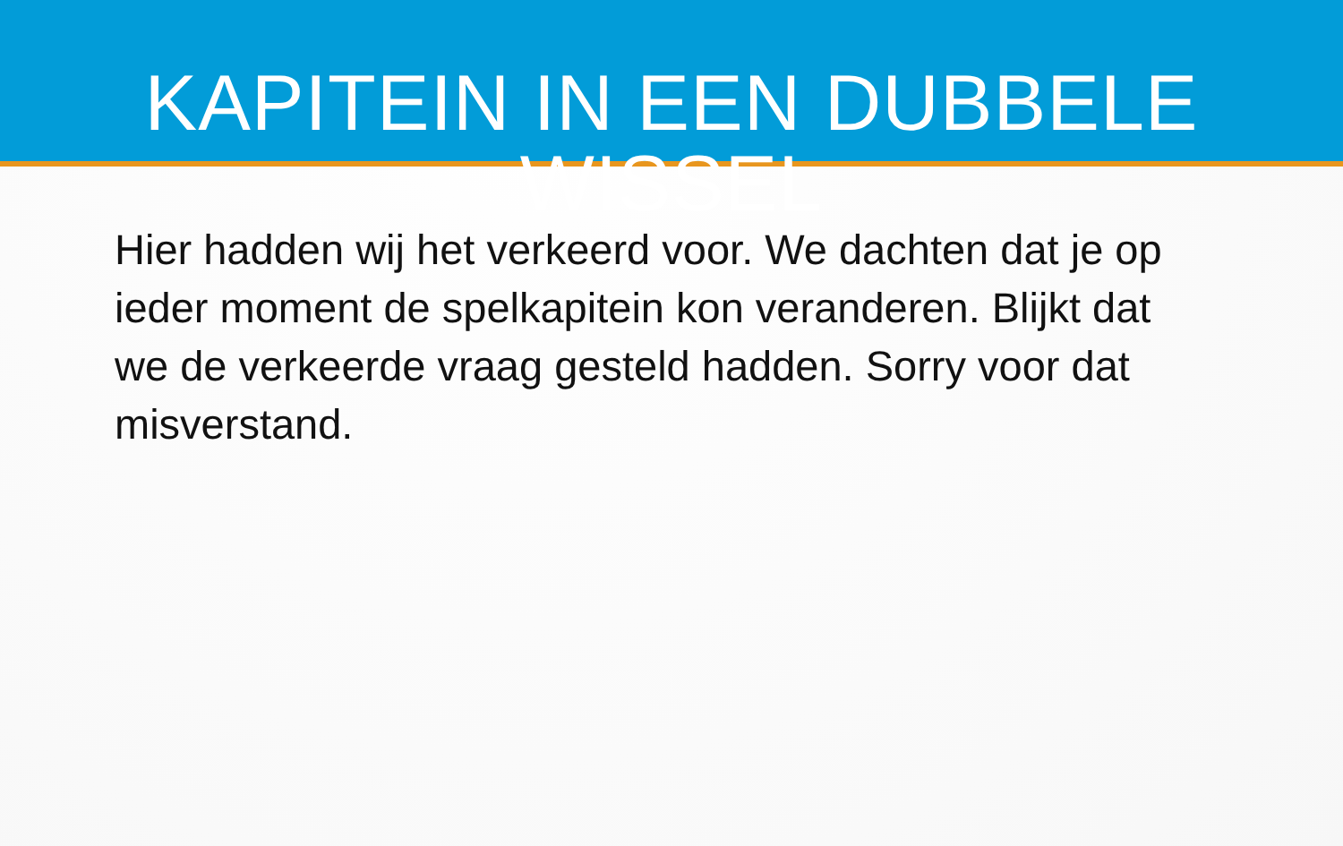KAPITEIN IN EEN DUBBELE WISSEL
Hier hadden wij het verkeerd voor. We dachten dat je op ieder moment de spelkapitein kon veranderen. Blijkt dat we de verkeerde vraag gesteld hadden. Sorry voor dat misverstand.